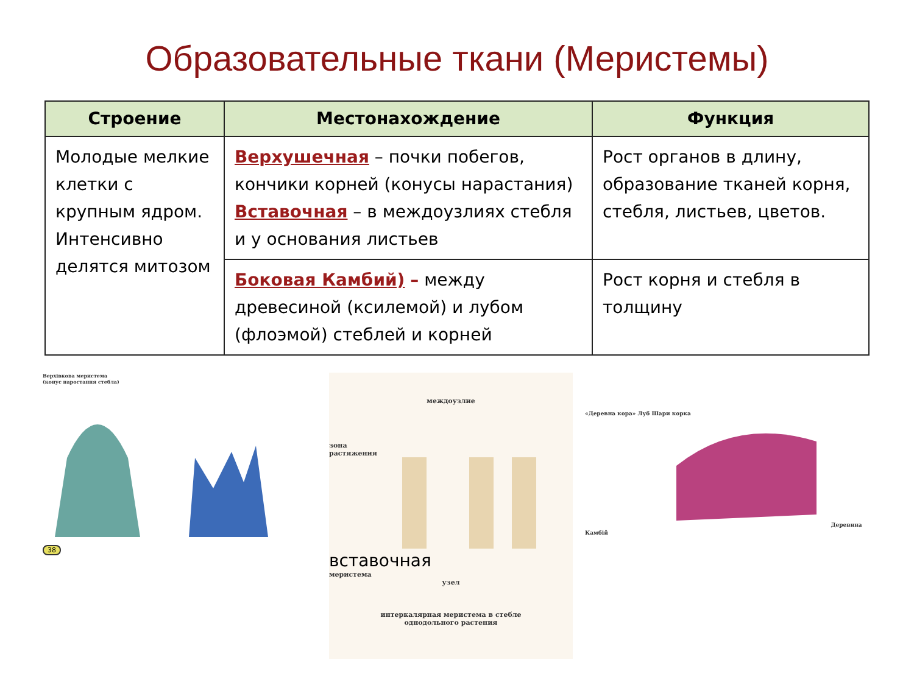Образовательные ткани (Меристемы)
| Строение | Местонахождение | Функция |
| --- | --- | --- |
| Молодые мелкие клетки с крупным ядром. Интенсивно делятся митозом | Верхушечная – почки побегов, кончики корней (конусы нарастания) Вставочная – в междоузлиях стебля и у основания листьев | Рост органов в длину, образование тканей корня, стебля, листьев, цветов. |
| | Боковая Камбий) – между древесиной (ксилемой) и лубом (флоэмой) стеблей и корней | Рост корня и стебля в толщину |
Верхівкова меристема
(конус наростання стебла)
38
междоузлие
зона
растяжения
вставочная
меристема
узел
интеркалярная меристема в стебле
однодольного растения
«Деревна кора» Луб Шари корка Деревина Камбій